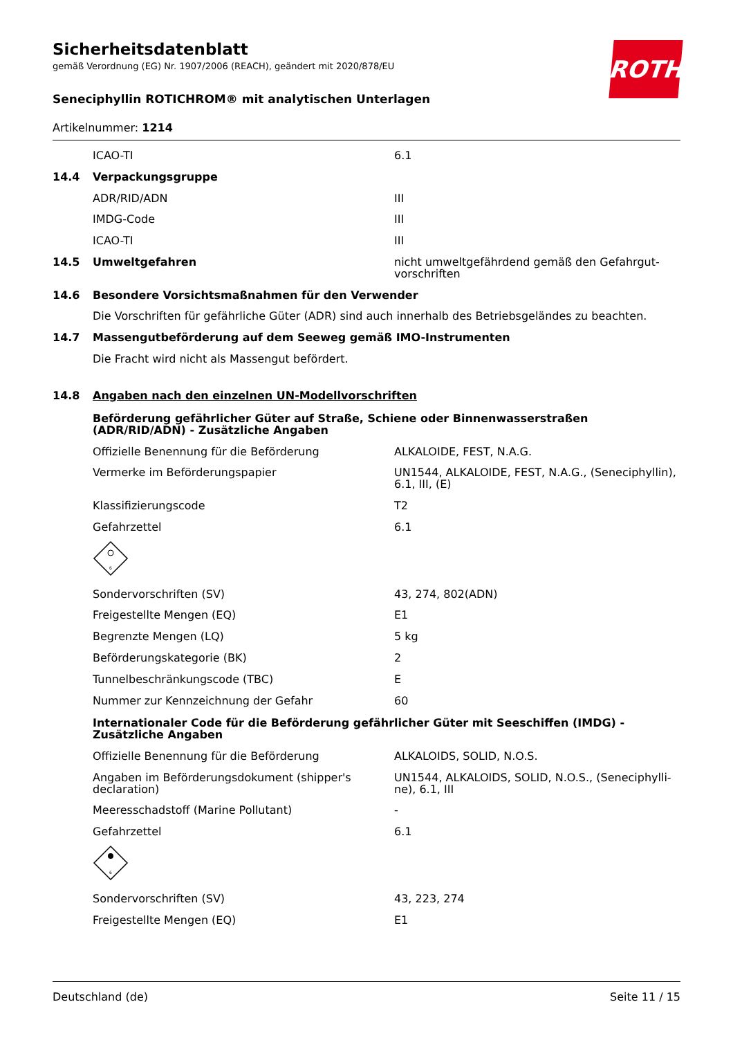ROTH
Sicherheitsdatenblatt
gemäß Verordnung (EG) Nr. 1907/2006 (REACH), geändert mit 2020/878/EU
Seneciphyllin ROTICHROM® mit analytischen Unterlagen
Artikelnummer: 1214
ICAO-TI 6.1
14.4 Verpackungsgruppe
ADR/RID/ADN III
IMDG-Code III
ICAO-TI III
14.5 Umweltgefahren nicht umweltgefährdend gemäß den Gefahrgut-vorschriften
14.6 Besondere Vorsichtsmaßnahmen für den Verwender
Die Vorschriften für gefährliche Güter (ADR) sind auch innerhalb des Betriebsgeländes zu beachten.
14.7 Massengutbeförderung auf dem Seeweg gemäß IMO-Instrumenten
Die Fracht wird nicht als Massengut befördert.
14.8 Angaben nach den einzelnen UN-Modellvorschriften
Beförderung gefährlicher Güter auf Straße, Schiene oder Binnenwasserstraßen (ADR/RID/ADN) - Zusätzliche Angaben
Offizielle Benennung für die Beförderung ALKALOIDE, FEST, N.A.G.
Vermerke im Beförderungspapier UN1544, ALKALOIDE, FEST, N.A.G., (Seneciphyllin), 6.1, III, (E)
Klassifizierungscode T2
Gefahrzettel 6.1
6
Sondervorschriften (SV) 43, 274, 802(ADN)
Freigestellte Mengen (EQ) E1
Begrenzte Mengen (LQ) 5 kg
Beförderungskategorie (BK) 2
Tunnelbeschränkungscode (TBC) E
Nummer zur Kennzeichnung der Gefahr 60
Internationaler Code für die Beförderung gefährlicher Güter mit Seeschiffen (IMDG) - Zusätzliche Angaben
Offizielle Benennung für die Beförderung ALKALOIDS, SOLID, N.O.S.
Angaben im Beförderungsdokument (shipper's declaration)
UN1544, ALKALOIDS, SOLID, N.O.S., (Seneciphylli-ne), 6.1, III
Meeresschadstoff (Marine Pollutant) -
Gefahrzettel 6.1
6
Sondervorschriften (SV) 43, 223, 274
Freigestellte Mengen (EQ) E1
Deutschland (de) Seite 11 / 15